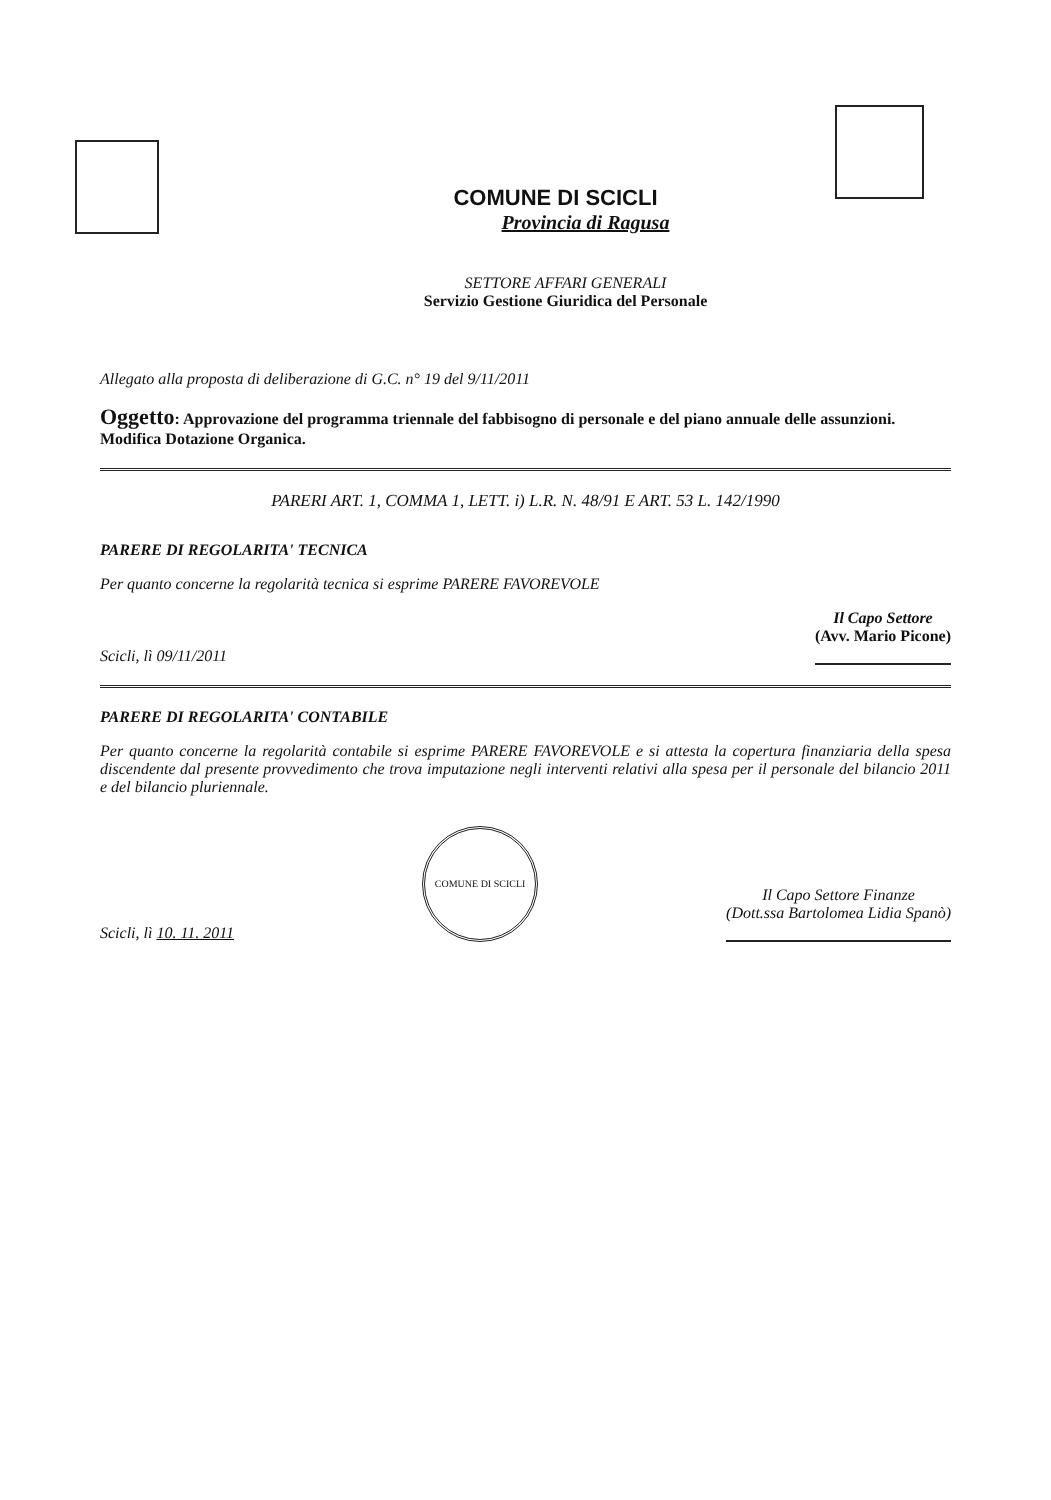COMUNE DI SCICLI
Provincia di Ragusa
SETTORE AFFARI GENERALI
Servizio Gestione Giuridica del Personale
Allegato alla proposta di deliberazione di G.C. n° 19 del 9/11/2011
Oggetto: Approvazione del programma triennale del fabbisogno di personale e del piano annuale delle assunzioni. Modifica Dotazione Organica.
PARERI ART. 1, COMMA 1, LETT. i) L.R. N. 48/91 E ART. 53 L. 142/1990
PARERE DI REGOLARITA' TECNICA
Per quanto concerne la regolarità tecnica si esprime PARERE FAVOREVOLE
Scicli, lì 09/11/2011
Il Capo Settore
(Avv. Mario Picone)
PARERE DI REGOLARITA' CONTABILE
Per quanto concerne la regolarità contabile si esprime PARERE FAVOREVOLE e si attesta la copertura finanziaria della spesa discendente dal presente provvedimento che trova imputazione negli interventi relativi alla spesa per il personale del bilancio 2011 e del bilancio pluriennale.
Scicli, lì 10. 11. 2011
COMUNE DI SCICLI
Il Capo Settore Finanze
(Dott.ssa Bartolomea Lidia Spanò)